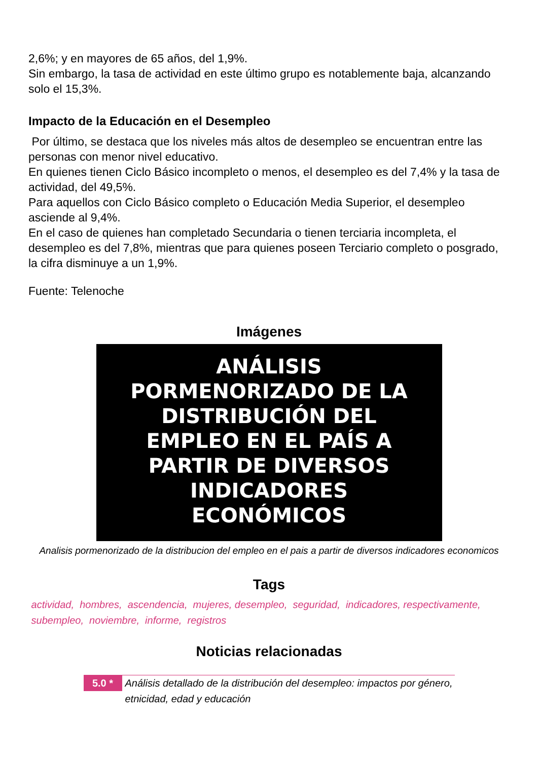2,6%; y en mayores de 65 años, del 1,9%.
Sin embargo, la tasa de actividad en este último grupo es notablemente baja, alcanzando solo el 15,3%.
Impacto de la Educación en el Desempleo
Por último, se destaca que los niveles más altos de desempleo se encuentran entre las personas con menor nivel educativo.
En quienes tienen Ciclo Básico incompleto o menos, el desempleo es del 7,4% y la tasa de actividad, del 49,5%.
Para aquellos con Ciclo Básico completo o Educación Media Superior, el desempleo asciende al 9,4%.
En el caso de quienes han completado Secundaria o tienen terciaria incompleta, el desempleo es del 7,8%, mientras que para quienes poseen Terciario completo o posgrado, la cifra disminuye a un 1,9%.
Fuente: Telenoche
Imágenes
ANÁLISIS
PORMENORIZADO DE LA
DISTRIBUCIÓN DEL
EMPLEO EN EL PAÍS A
PARTIR DE DIVERSOS
INDICADORES
ECONÓMICOS
Analisis pormenorizado de la distribucion del empleo en el pais a partir de diversos indicadores economicos
Tags
actividad, hombres, ascendencia, mujeres, desempleo, seguridad, indicadores, respectivamente, subempleo, noviembre, informe, registros
Noticias relacionadas
5.0 *
Análisis detallado de la distribución del desempleo: impactos por género, etnicidad, edad y educación